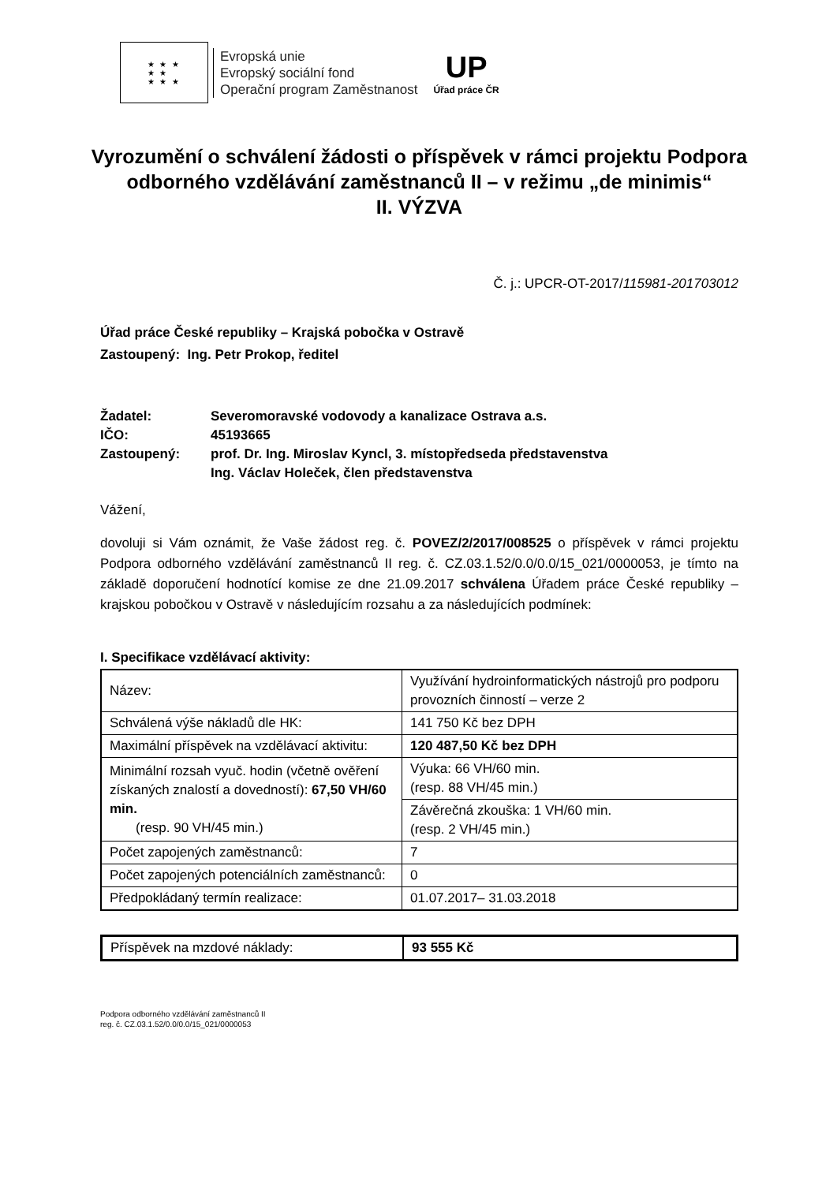★ ★ ★
★ ★
★ ★ ★
Evropská unie
Evropský sociální fond
Operační program Zaměstnanost
UP
Úřad práce ČR
Vyrozumění o schválení žádosti o příspěvek v rámci projektu Podpora odborného vzdělávání zaměstnanců II – v režimu „de minimis“
II. VÝZVA
Č. j.: UPCR-OT-2017/115981-201703012
Úřad práce České republiky – Krajská pobočka v Ostravě
Zastoupený: Ing. Petr Prokop, ředitel
| Žadatel: | Severomoravské vodovody a kanalizace Ostrava a.s. |
| IČO: | 45193665 |
| Zastoupený: | prof. Dr. Ing. Miroslav Kyncl, 3. místopředseda představenstva Ing. Václav Holeček, člen představenstva |
Vážení,
dovoluji si Vám oznámit, že Vaše žádost reg. č. POVEZ/2/2017/008525 o příspěvek v rámci projektu Podpora odborného vzdělávání zaměstnanců II reg. č. CZ.03.1.52/0.0/0.0/15_021/0000053, je tímto na základě doporučení hodnotící komise ze dne 21.09.2017 schválena Úřadem práce České republiky – krajskou pobočkou v Ostravě v následujícím rozsahu a za následujících podmínek:
I. Specifikace vzdělávací aktivity:
| Název: | Využívání hydroinformatických nástrojů pro podporu provozních činností – verze 2 |
| Schválená výše nákladů dle HK: | 141 750 Kč bez DPH |
| Maximální příspěvek na vzdělávací aktivitu: | 120 487,50 Kč bez DPH |
| Minimální rozsah vyuč. hodin (včetně ověření získaných znalostí a dovedností): 67,50 VH/60 min. (resp. 90 VH/45 min.) | Výuka: 66 VH/60 min. (resp. 88 VH/45 min.) |
| | Závěrečná zkouška: 1 VH/60 min. (resp. 2 VH/45 min.) |
| Počet zapojených zaměstnanců: | 7 |
| Počet zapojených potenciálních zaměstnanců: | 0 |
| Předpokládaný termín realizace: | 01.07.2017– 31.03.2018 |
| Příspěvek na mzdové náklady: | 93 555 Kč |
Podpora odborného vzdělávání zaměstnanců II
reg. č. CZ.03.1.52/0.0/0.0/15_021/0000053